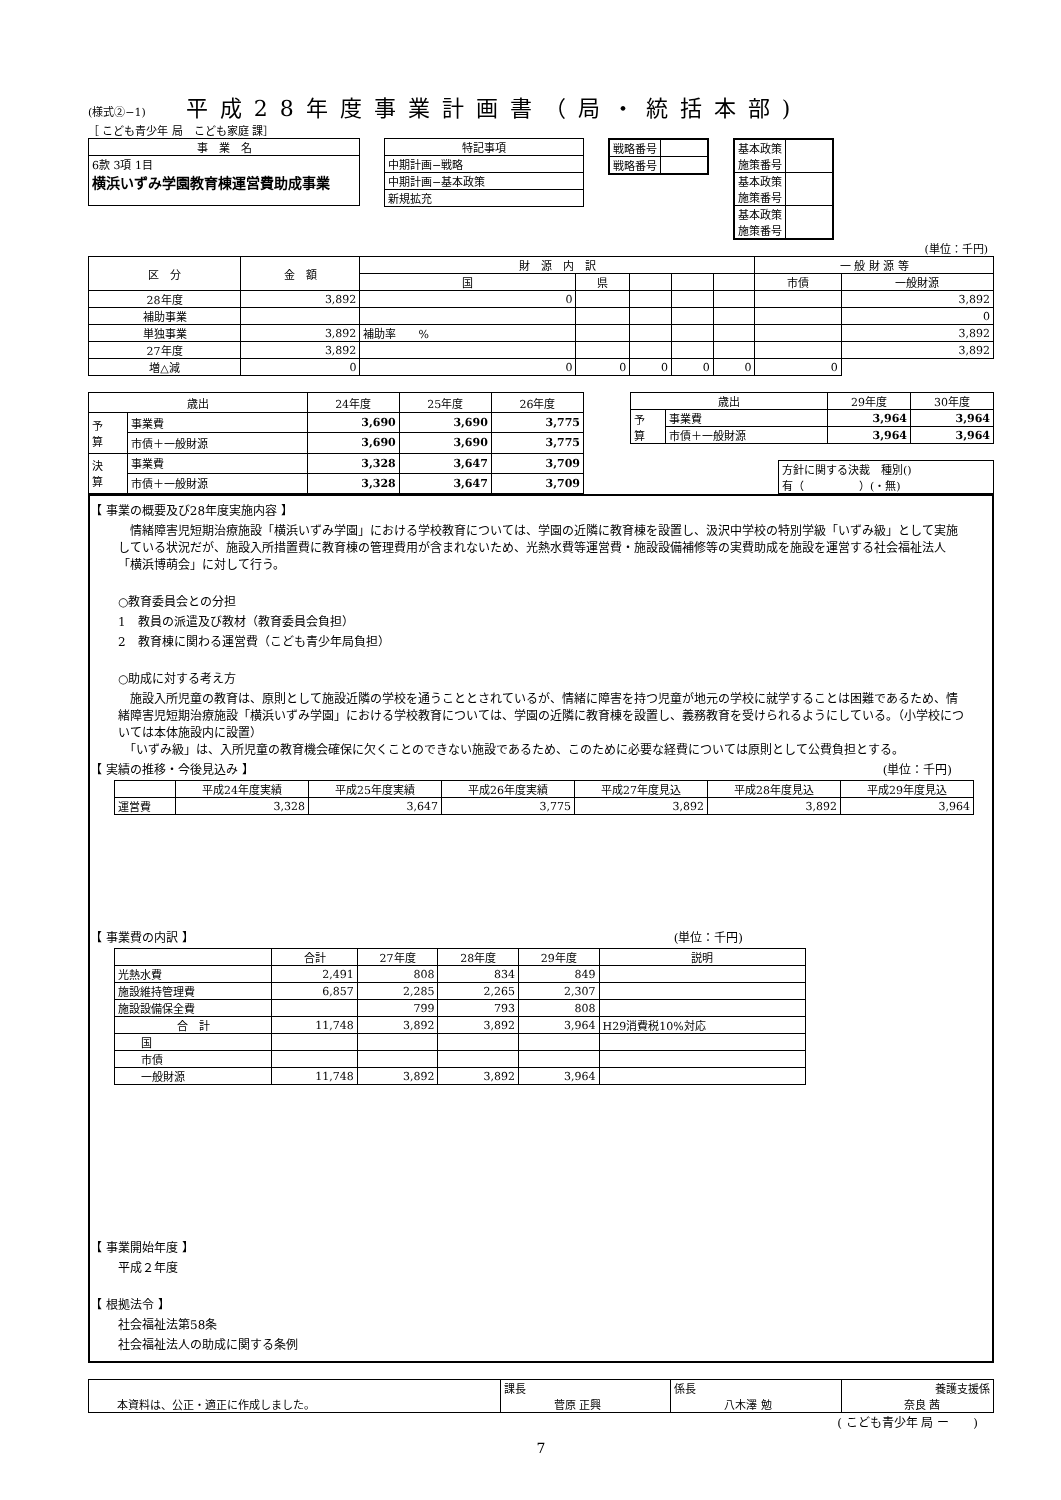(様式②−1)
平成28年度事業計画書（局・統括本部)
［ こども青少年 局　こども家庭 課］
| 事 業 名 |
| --- |
| 6款 3項 1目 横浜いずみ学園教育棟運営費助成事業 |
| 特記事項 |
| --- |
| 中期計画−戦略 |
| 中期計画−基本政策 |
| 新規拡充 |
| 戦略番号 | |
| 戦略番号 | |
| 基本政策 施策番号 | |
| 基本政策 施策番号 | |
| 基本政策 施策番号 | |
(単位：千円)
| 区 分 | 金 額 | 財 源 内 訳 | | | | | 一 般 財 源 等 | |
| --- | --- | --- | --- | --- | --- | --- | --- | --- |
| | | 国 | 県 | | | | 市債 | 一般財源 |
| 28年度 | 3,892 | 0 | | | | | | 3,892 |
| 補助事業 | | | | | | | | 0 |
| 単独事業 | 3,892 | 補助率 % | | | | | | 3,892 |
| 27年度 | 3,892 | | | | | | | 3,892 |
| 増△減 | 0 | 0 | 0 | 0 | 0 | 0 | 0 | |
| 歳出 | | 24年度 | 25年度 | 26年度 |
| --- | --- | --- | --- | --- |
| 予 算 | 事業費 | 3,690 | 3,690 | 3,775 |
| | 市債＋一般財源 | 3,690 | 3,690 | 3,775 |
| 決 算 | 事業費 | 3,328 | 3,647 | 3,709 |
| | 市債＋一般財源 | 3,328 | 3,647 | 3,709 |
| 歳出 | | 29年度 | 30年度 |
| --- | --- | --- | --- |
| 予 算 | 事業費 | 3,964 | 3,964 |
| | 市債＋一般財源 | 3,964 | 3,964 |
| 方針に関する決裁 種別() 有（ ）(・無) |
【 事業の概要及び28年度実施内容 】
　情緒障害児短期治療施設「横浜いずみ学園」における学校教育については、学園の近隣に教育棟を設置し、汲沢中学校の特別学級「いずみ級」として実施している状況だが、施設入所措置費に教育棟の管理費用が含まれないため、光熱水費等運営費・施設設備補修等の実費助成を施設を運営する社会福祉法人「横浜博萌会」に対して行う。
○教育委員会との分担
1　教員の派遣及び教材（教育委員会負担）
2　教育棟に関わる運営費（こども青少年局負担）
○助成に対する考え方
　施設入所児童の教育は、原則として施設近隣の学校を通うこととされているが、情緒に障害を持つ児童が地元の学校に就学することは困難であるため、情緒障害児短期治療施設「横浜いずみ学園」における学校教育については、学園の近隣に教育棟を設置し、義務教育を受けられるようにしている。（小学校については本体施設内に設置）
　「いずみ級」は、入所児童の教育機会確保に欠くことのできない施設であるため、このために必要な経費については原則として公費負担とする。
【 実績の推移・今後見込み 】 (単位：千円)
| | 平成24年度実績 | 平成25年度実績 | 平成26年度実績 | 平成27年度見込 | 平成28年度見込 | 平成29年度見込 |
| --- | --- | --- | --- | --- | --- | --- |
| 運営費 | 3,328 | 3,647 | 3,775 | 3,892 | 3,892 | 3,964 |
【 事業費の内訳 】 (単位：千円)
| | 合計 | 27年度 | 28年度 | 29年度 | 説明 |
| --- | --- | --- | --- | --- | --- |
| 光熱水費 | 2,491 | 808 | 834 | 849 | |
| 施設維持管理費 | 6,857 | 2,285 | 2,265 | 2,307 | |
| 施設設備保全費 | | 799 | 793 | 808 | |
| 合 計 | 11,748 | 3,892 | 3,892 | 3,964 | H29消費税10%対応 |
| 国 | | | | | |
| 市債 | | | | | |
| 一般財源 | 11,748 | 3,892 | 3,892 | 3,964 | |
【 事業開始年度 】
平成２年度
【 根拠法令 】
社会福祉法第58条
社会福祉法人の助成に関する条例
| 本資料は、公正・適正に作成しました。 | 課長 菅原 正興 | 係長 八木澤 勉 | 養護支援係 奈良 茜 |
( こども青少年 局 ー　　)
7